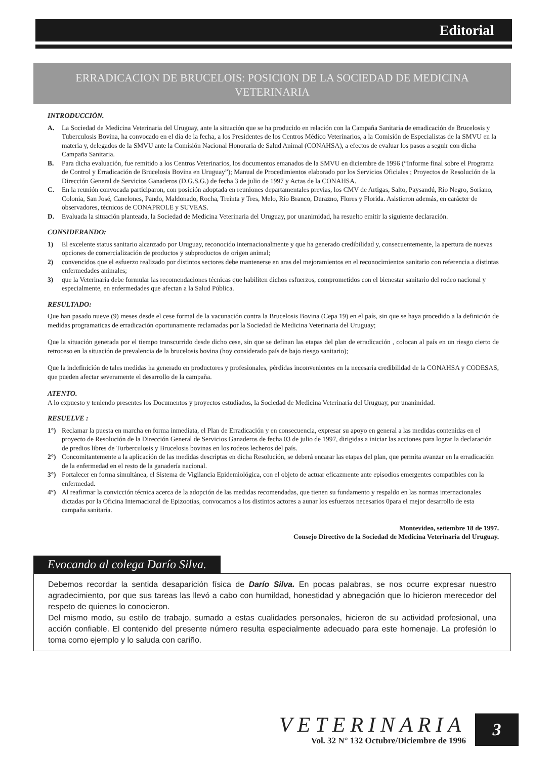Editorial
ERRADICACION DE BRUCELOIS: POSICION DE LA SOCIEDAD DE MEDICINA VETERINARIA
INTRODUCCIÓN.
A. La Sociedad de Medicina Veterinaria del Uruguay, ante la situación que se ha producido en relación con la Campaña Sanitaria de erradicación de Brucelosis y Tuberculosis Bovina, ha convocado en el día de la fecha, a los Presidentes de los Centros Médico Veterinarios, a la Comisión de Especialistas de la SMVU en la materia y, delegados de la SMVU ante la Comisión Nacional Honoraria de Salud Animal (CONAHSA), a efectos de evaluar los pasos a seguir con dicha Campaña Sanitaria.
B. Para dicha evaluación, fue remitido a los Centros Veterinarios, los documentos emanados de la SMVU en diciembre de 1996 (“Informe final sobre el Programa de Control y Erradicación de Brucelosis Bovina en Uruguay”); Manual de Procedimientos elaborado por los Servicios Oficiales ; Proyectos de Resolución de la Dirección General de Servicios Ganaderos (D.G.S.G.) de fecha 3 de julio de 1997 y Actas de la CONAHSA.
C. En la reunión convocada participaron, con posición adoptada en reuniones departamentales previas, los CMV de Artigas, Salto, Paysandú, Río Negro, Soriano, Colonia, San José, Canelones, Pando, Maldonado, Rocha, Treinta y Tres, Melo, Río Branco, Durazno, Flores y Florida. Asistieron además, en carácter de observadores, técnicos de CONAPROLE y SUVEAS.
D. Evaluada la situación planteada, la Sociedad de Medicina Veterinaria del Uruguay, por unanimidad, ha resuelto emitir la siguiente declaración.
CONSIDERANDO:
1) El excelente status sanitario alcanzado por Uruguay, reconocido internacionalmente y que ha generado credibilidad y, consecuentemente, la apertura de nuevas opciones de comercialización de productos y subproductos de origen animal;
2) convencidos que el esfuerzo realizado por distintos sectores debe mantenerse en aras del mejoramientos en el reconocimientos sanitario con referencia a distintas enfermedades animales;
3) que la Veterinaria debe formular las recomendaciones técnicas que habiliten dichos esfuerzos, comprometidos con el bienestar sanitario del rodeo nacional y especialmente, en enfermedades que afectan a la Salud Pública.
RESULTADO:
Que han pasado nueve (9) meses desde el cese formal de la vacunación contra la Brucelosis Bovina (Cepa 19) en el país, sin que se haya procedido a la definición de medidas programaticas de erradicación oportunamente reclamadas por la Sociedad de Medicina Veterinaria del Uruguay;
Que la situación generada por el tiempo transcurrido desde dicho cese, sin que se definan las etapas del plan de erradicación , colocan al país en un riesgo cierto de retroceso en la situación de prevalencia de la brucelosis bovina (hoy considerado país de bajo riesgo sanitario);
Que la indefinición de tales medidas ha generado en productores y profesionales, pérdidas inconvenientes en la necesaria credibilidad de la CONAHSA y CODESAS, que pueden afectar severamente el desarrollo de la campaña.
ATENTO.
A lo expuesto y teniendo presentes los Documentos y proyectos estudiados, la Sociedad de Medicina Veterinaria del Uruguay, por unanimidad.
RESUELVE :
1°) Reclamar la puesta en marcha en forma inmediata, el Plan de Erradicación y en consecuencia, expresar su apoyo en general a las medidas contenidas en el proyecto de Resolución de la Dirección General de Servicios Ganaderos de fecha 03 de julio de 1997, dirigidas a iniciar las acciones para lograr la declaración de predios libres de Turberculosis y Brucelosis bovinas en los rodeos lecheros del país.
2°) Concomitantemente a la aplicación de las medidas descriptas en dicha Resolución, se deberá encarar las etapas del plan, que permita avanzar en la erradicación de la enfermedad en el resto de la ganadería nacional.
3°) Fortalecer en forma simultánea, el Sistema de Vigilancia Epidemiológica, con el objeto de actuar eficazmente ante episodios emergentes compatibles con la enfermedad.
4°) Al reafirmar la convicción técnica acerca de la adopción de las medidas recomendadas, que tienen su fundamento y respaldo en las normas internacionales dictadas por la Oficina Internacional de Epizootias, convocamos a los distintos actores a aunar los esfuerzos necesarios 0para el mejor desarrollo de esta campaña sanitaria.
Montevideo, setiembre 18 de 1997.
Consejo Directivo de la Sociedad de Medicina Veterinaria del Uruguay.
Evocando al colega Darío Silva.
Debemos recordar la sentida desaparición física de Darío Silva. En pocas palabras, se nos ocurre expresar nuestro agradecimiento, por que sus tareas las llevó a cabo con humildad, honestidad y abnegación que lo hicieron merecedor del respeto de quienes lo conocieron.
Del mismo modo, su estilo de trabajo, sumado a estas cualidades personales, hicieron de su actividad profesional, una acción confiable. El contenido del presente número resulta especialmente adecuado para este homenaje. La profesión lo toma como ejemplo y lo saluda con cariño.
VETERINARIA
Vol. 32 N° 132 Octubre/Diciembre de 1996
3